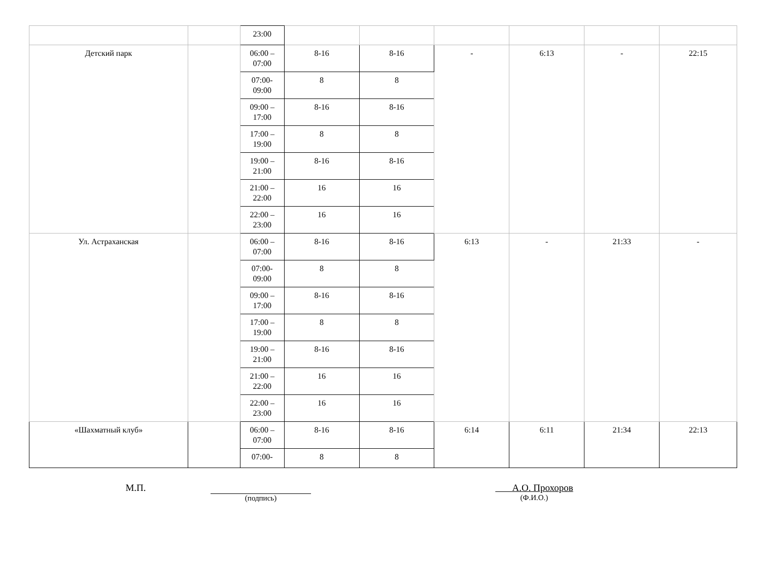| | | 23:00 | | | | | | |
| Детский парк | | 06:00 – 07:00 | 8-16 | 8-16 | - | 6:13 | - | 22:15 |
| | | 07:00-09:00 | 8 | 8 | | | | |
| | | 09:00 – 17:00 | 8-16 | 8-16 | | | | |
| | | 17:00 – 19:00 | 8 | 8 | | | | |
| | | 19:00 – 21:00 | 8-16 | 8-16 | | | | |
| | | 21:00 – 22:00 | 16 | 16 | | | | |
| | | 22:00 – 23:00 | 16 | 16 | | | | |
| Ул. Астраханская | | 06:00 – 07:00 | 8-16 | 8-16 | 6:13 | - | 21:33 | - |
| | | 07:00-09:00 | 8 | 8 | | | | |
| | | 09:00 – 17:00 | 8-16 | 8-16 | | | | |
| | | 17:00 – 19:00 | 8 | 8 | | | | |
| | | 19:00 – 21:00 | 8-16 | 8-16 | | | | |
| | | 21:00 – 22:00 | 16 | 16 | | | | |
| | | 22:00 – 23:00 | 16 | 16 | | | | |
| «Шахматный клуб» | | 06:00 – 07:00 | 8-16 | 8-16 | 6:14 | 6:11 | 21:34 | 22:13 |
| | | 07:00- | 8 | 8 | | | | |
М.П.
(подпись)
А.О. Прохоров
(Ф.И.О.)